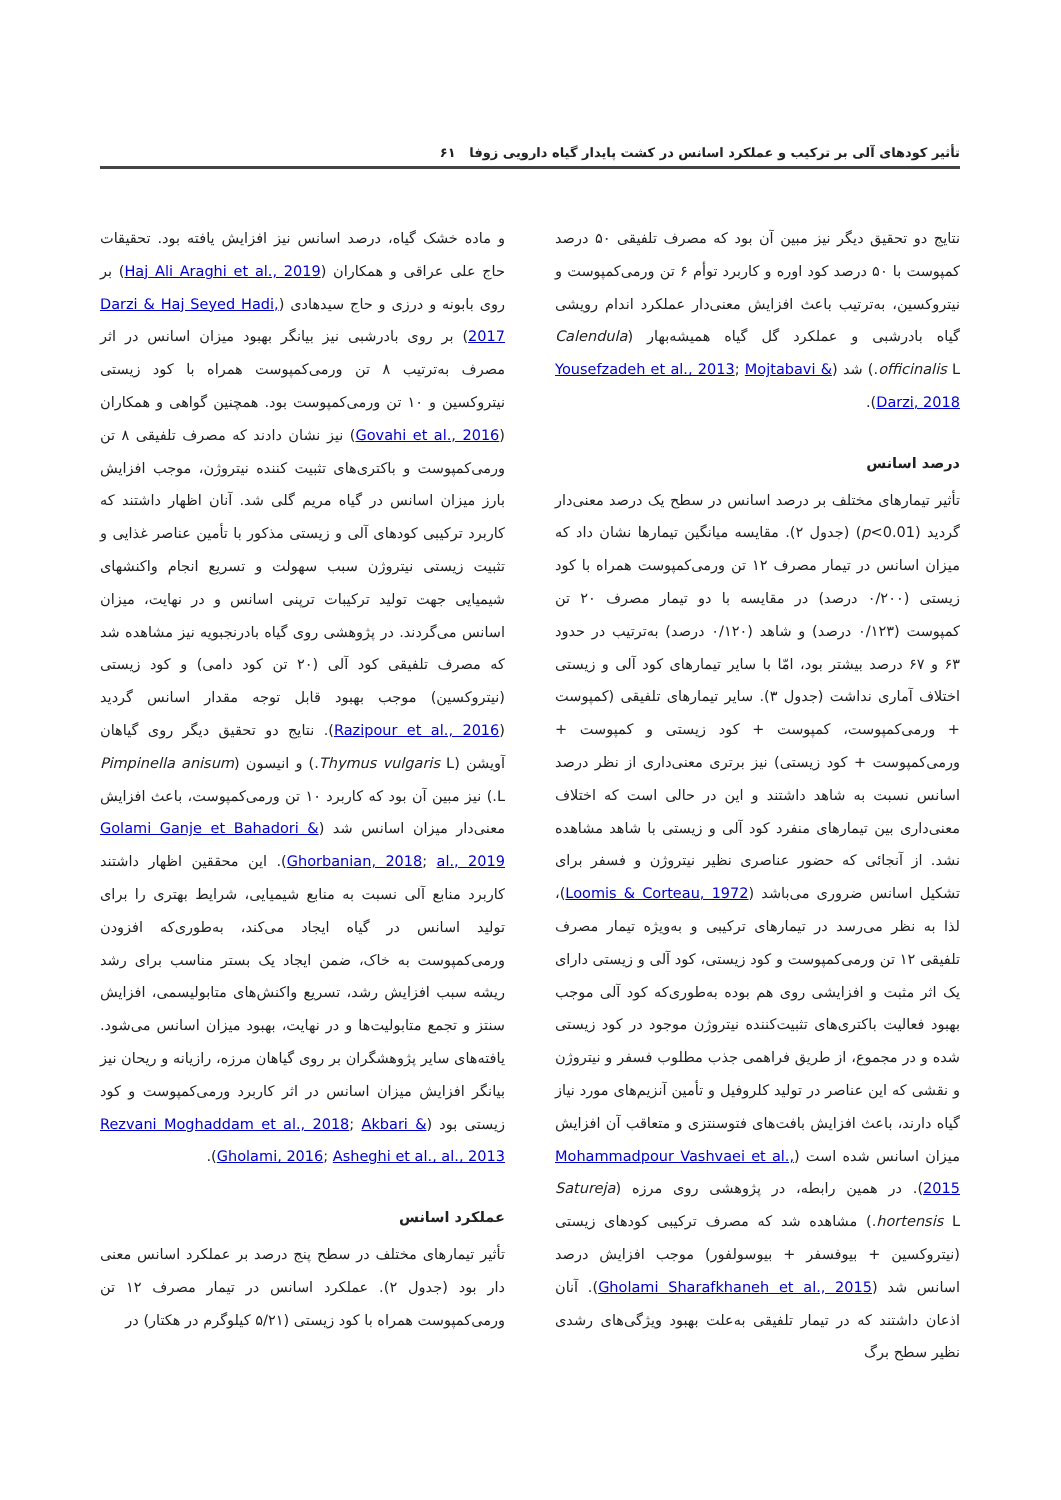تأثیر کودهای آلی بر ترکیب و عملکرد اسانس در کشت پایدار گیاه دارویی زوفا ۶۱
نتایج دو تحقیق دیگر نیز مبین آن بود که مصرف تلفیقی ۵۰ درصد کمپوست با ۵۰ درصد کود اوره و کاربرد توأم ۶ تن ورمی‌کمپوست و نیتروکسین، به‌ترتیب باعث افزایش معنی‌دار عملکرد اندام رویشی گیاه بادرشبی و عملکرد گل گیاه همیشه‌بهار (Calendula officinalis L.) شد (Yousefzadeh et al., 2013; Mojtabavi & Darzi, 2018).
درصد اسانس
تأثیر تیمارهای مختلف بر درصد اسانس در سطح یک درصد معنی‌دار گردید (p<0.01) (جدول ۲). مقایسه میانگین تیمارها نشان داد که میزان اسانس در تیمار مصرف ۱۲ تن ورمی‌کمپوست همراه با کود زیستی (۰/۲۰۰ درصد) در مقایسه با دو تیمار مصرف ۲۰ تن کمپوست (۰/۱۲۳ درصد) و شاهد (۰/۱۲۰ درصد) به‌ترتیب در حدود ۶۳ و ۶۷ درصد بیشتر بود، امّا با سایر تیمارهای کود آلی و زیستی اختلاف آماری نداشت (جدول ۳). سایر تیمارهای تلفیقی (کمپوست + ورمی‌کمپوست، کمپوست + کود زیستی و کمپوست + ورمی‌کمپوست + کود زیستی) نیز برتری معنی‌داری از نظر درصد اسانس نسبت به شاهد داشتند و این در حالی است که اختلاف معنی‌داری بین تیمارهای منفرد کود آلی و زیستی با شاهد مشاهده نشد. از آنجائی که حضور عناصری نظیر نیتروژن و فسفر برای تشکیل اسانس ضروری می‌باشد (Loomis & Corteau, 1972)، لذا به نظر می‌رسد در تیمارهای ترکیبی و به‌ویژه تیمار مصرف تلفیقی ۱۲ تن ورمی‌کمپوست و کود زیستی، کود آلی و زیستی دارای یک اثر مثبت و افزایشی روی هم بوده به‌طوری‌که کود آلی موجب بهبود فعالیت باکتری‌های تثبیت‌کننده نیتروژن موجود در کود زیستی شده و در مجموع، از طریق فراهمی جذب مطلوب فسفر و نیتروژن و نقشی که این عناصر در تولید کلروفیل و تأمین آنزیم‌های مورد نیاز گیاه دارند، باعث افزایش بافت‌های فتوسنتزی و متعاقب آن افزایش میزان اسانس شده است (Mohammadpour Vashvaei et al., 2015). در همین رابطه، در پژوهشی روی مرزه (Satureja hortensis L.) مشاهده شد که مصرف ترکیبی کودهای زیستی (نیتروکسین + بیوفسفر + بیوسولفور) موجب افزایش درصد اسانس شد (Gholami Sharafkhaneh et al., 2015). آنان اذعان داشتند که در تیمار تلفیقی به‌علت بهبود ویژگی‌های رشدی نظیر سطح برگ
و ماده خشک گیاه، درصد اسانس نیز افزایش یافته بود. تحقیقات حاج علی عراقی و همکاران (Haj Ali Araghi et al., 2019) بر روی بابونه و درزی و حاج سیدهادی (Darzi & Haj Seyed Hadi, 2017) بر روی بادرشبی نیز بیانگر بهبود میزان اسانس در اثر مصرف به‌ترتیب ۸ تن ورمی‌کمپوست همراه با کود زیستی نیتروکسین و ۱۰ تن ورمی‌کمپوست بود. همچنین گواهی و همکاران (Govahi et al., 2016) نیز نشان دادند که مصرف تلفیقی ۸ تن ورمی‌کمپوست و باکتری‌های تثبیت کننده نیتروژن، موجب افزایش بارز میزان اسانس در گیاه مریم گلی شد. آنان اظهار داشتند که کاربرد ترکیبی کودهای آلی و زیستی مذکور با تأمین عناصر غذایی و تثبیت زیستی نیتروژن سبب سهولت و تسریع انجام واکنشهای شیمیایی جهت تولید ترکیبات ترپنی اسانس و در نهایت، میزان اسانس می‌گردند. در پژوهشی روی گیاه بادرنجبویه نیز مشاهده شد که مصرف تلفیقی کود آلی (۲۰ تن کود دامی) و کود زیستی (نیتروکسین) موجب بهبود قابل توجه مقدار اسانس گردید (Razipour et al., 2016). نتایج دو تحقیق دیگر روی گیاهان آویشن (Thymus vulgaris L.) و انیسون (Pimpinella anisum L.) نیز مبین آن بود که کاربرد ۱۰ تن ورمی‌کمپوست، باعث افزایش معنی‌دار میزان اسانس شد (Golami Ganje et Bahadori & Ghorbanian, 2018; al., 2019). این محققین اظهار داشتند کاربرد منابع آلی نسبت به منابع شیمیایی، شرایط بهتری را برای تولید اسانس در گیاه ایجاد می‌کند، به‌طوری‌که افزودن ورمی‌کمپوست به خاک، ضمن ایجاد یک بستر مناسب برای رشد ریشه سبب افزایش رشد، تسریع واکنش‌های متابولیسمی، افزایش سنتز و تجمع متابولیت‌ها و در نهایت، بهبود میزان اسانس می‌شود. یافته‌های سایر پژوهشگران بر روی گیاهان مرزه، رازیانه و ریحان نیز بیانگر افزایش میزان اسانس در اثر کاربرد ورمی‌کمپوست و کود زیستی بود (Rezvani Moghaddam et al., 2018; Akbari & Gholami, 2016; Asheghi et al., al., 2013).
عملکرد اسانس
تأثیر تیمارهای مختلف در سطح پنج درصد بر عملکرد اسانس معنی دار بود (جدول ۲). عملکرد اسانس در تیمار مصرف ۱۲ تن ورمی‌کمپوست همراه با کود زیستی (۵/۲۱ کیلوگرم در هکتار) در